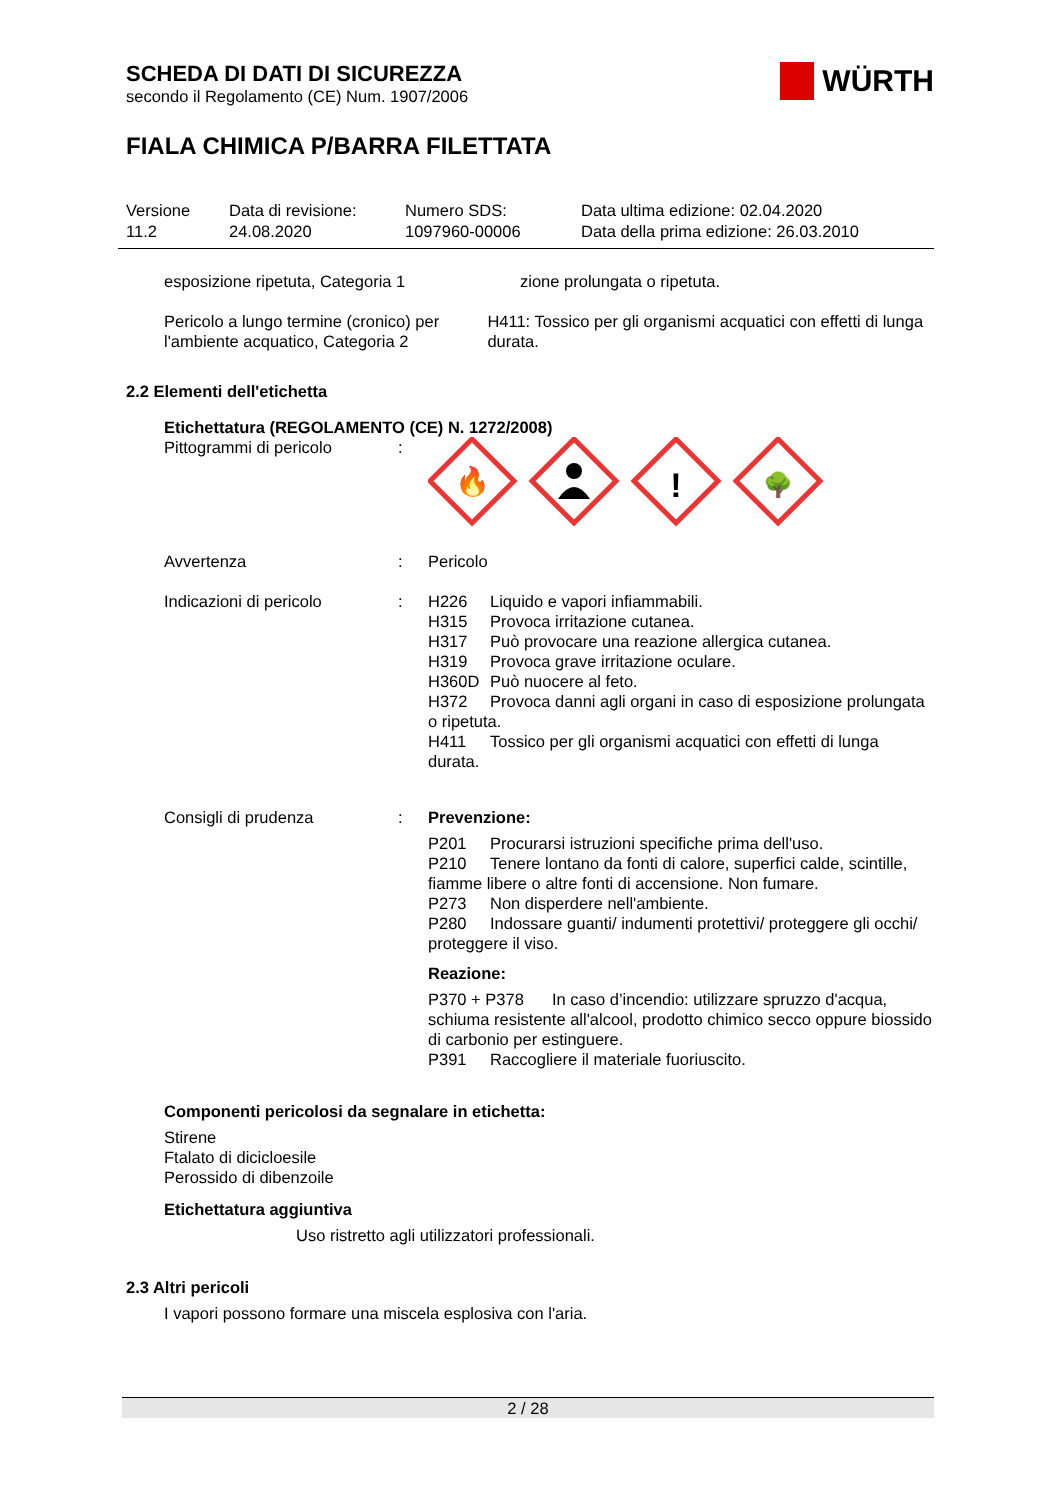WÜRTH
SCHEDA DI DATI DI SICUREZZA
secondo il Regolamento (CE) Num. 1907/2006
FIALA CHIMICA P/BARRA FILETTATA
Versione
11.2
Data di revisione:
24.08.2020
Numero SDS:
1097960-00006
Data ultima edizione: 02.04.2020
Data della prima edizione: 26.03.2010
esposizione ripetuta, Categoria 1 zione prolungata o ripetuta.
Pericolo a lungo termine (cronico) per l'ambiente acquatico, Categoria 2
H411: Tossico per gli organismi acquatici con effetti di lunga durata.
2.2 Elementi dell'etichetta
Etichettatura (REGOLAMENTO (CE) N. 1272/2008)
Pittogrammi di pericolo :
🔥
!
🌳
Avvertenza : Pericolo
Indicazioni di pericolo : H226 Liquido e vapori infiammabili.
H315 Provoca irritazione cutanea.
H317 Può provocare una reazione allergica cutanea.
H319 Provoca grave irritazione oculare.
H360D Può nuocere al feto.
H372 Provoca danni agli organi in caso di esposizione prolungata o ripetuta.
H411 Tossico per gli organismi acquatici con effetti di lunga durata.
Consigli di prudenza : Prevenzione:
P201 Procurarsi istruzioni specifiche prima dell'uso.
P210 Tenere lontano da fonti di calore, superfici calde, scintille, fiamme libere o altre fonti di accensione. Non fumare.
P273 Non disperdere nell'ambiente.
P280 Indossare guanti/ indumenti protettivi/ proteggere gli occhi/ proteggere il viso.
Reazione:
P370 + P378 In caso d’incendio: utilizzare spruzzo d'acqua, schiuma resistente all'alcool, prodotto chimico secco oppure biossido di carbonio per estinguere.
P391 Raccogliere il materiale fuoriuscito.
Componenti pericolosi da segnalare in etichetta:
Stirene
Ftalato di dicicloesile
Perossido di dibenzoile
Etichettatura aggiuntiva
Uso ristretto agli utilizzatori professionali.
2.3 Altri pericoli
I vapori possono formare una miscela esplosiva con l'aria.
2 / 28